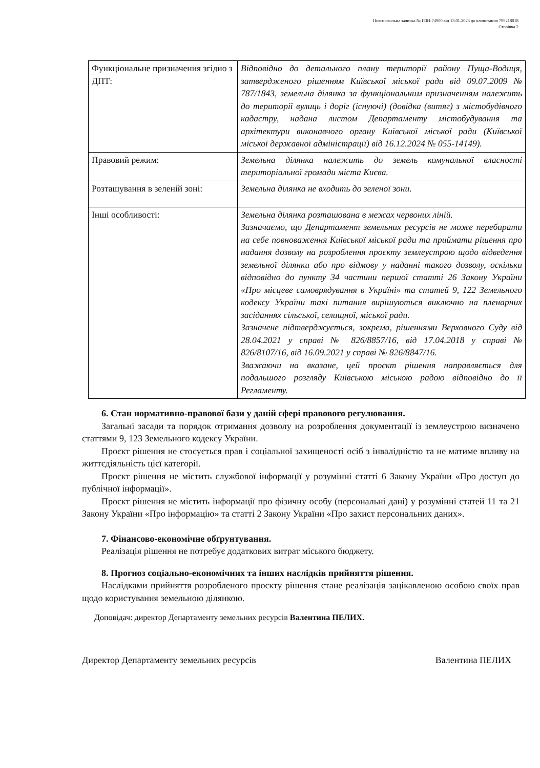Пояснювальна записка № ПЗН-74900 від 13.01.2025 до клопотання 799218018
Сторінка 2
| Функціональне призначення згідно з ДПТ: | Відповідно до детального плану території району Пуща-Водиця, затвердженого рішенням Київської міської ради від 09.07.2009 № 787/1843, земельна ділянка за функціональним призначенням належить до території вулиць і доріг (існуючі) (довідка (витяг) з містобудівного кадастру, надана листом Департаменту містобудування та архітектури виконавчого органу Київської міської ради (Київської міської державної адміністрації) від 16.12.2024 № 055-14149). |
| Правовий режим: | Земельна ділянка належить до земель комунальної власності територіальної громади міста Києва. |
| Розташування в зеленій зоні: | Земельна ділянка не входить до зеленої зони. |
| Інші особливості: | Земельна ділянка розташована в межах червоних ліній. Зазначаємо, що Департамент земельних ресурсів не може перебирати на себе повноваження Київської міської ради та приймати рішення про надання дозволу на розроблення проєкту землеустрою щодо відведення земельної ділянки або про відмову у наданні такого дозволу, оскільки відповідно до пункту 34 частини першої статті 26 Закону України «Про місцеве самоврядування в Україні» та статей 9, 122 Земельного кодексу України такі питання вирішуються виключно на пленарних засіданнях сільської, селищної, міської ради. Зазначене підтверджується, зокрема, рішеннями Верховного Суду від 28.04.2021 у справі № 826/8857/16, від 17.04.2018 у справі № 826/8107/16, від 16.09.2021 у справі № 826/8847/16. Зважаючи на вказане, цей проєкт рішення направляється для подальшого розгляду Київською міською радою відповідно до її Регламенту. |
6. Стан нормативно-правової бази у даній сфері правового регулювання.
Загальні засади та порядок отримання дозволу на розроблення документації із землеустрою визначено статтями 9, 123 Земельного кодексу України.
Проєкт рішення не стосується прав і соціальної захищеності осіб з інвалідністю та не матиме впливу на життєдіяльність цієї категорії.
Проєкт рішення не містить службової інформації у розумінні статті 6 Закону України «Про доступ до публічної інформації».
Проєкт рішення не містить інформації про фізичну особу (персональні дані) у розумінні статей 11 та 21 Закону України «Про інформацію» та статті 2 Закону України «Про захист персональних даних».
7. Фінансово-економічне обґрунтування.
Реалізація рішення не потребує додаткових витрат міського бюджету.
8. Прогноз соціально-економічних та інших наслідків прийняття рішення.
Наслідками прийняття розробленого проєкту рішення стане реалізація зацікавленою особою своїх прав щодо користування земельною ділянкою.
Доповідач: директор Департаменту земельних ресурсів Валентина ПЕЛИХ.
Директор Департаменту земельних ресурсів Валентина ПЕЛИХ